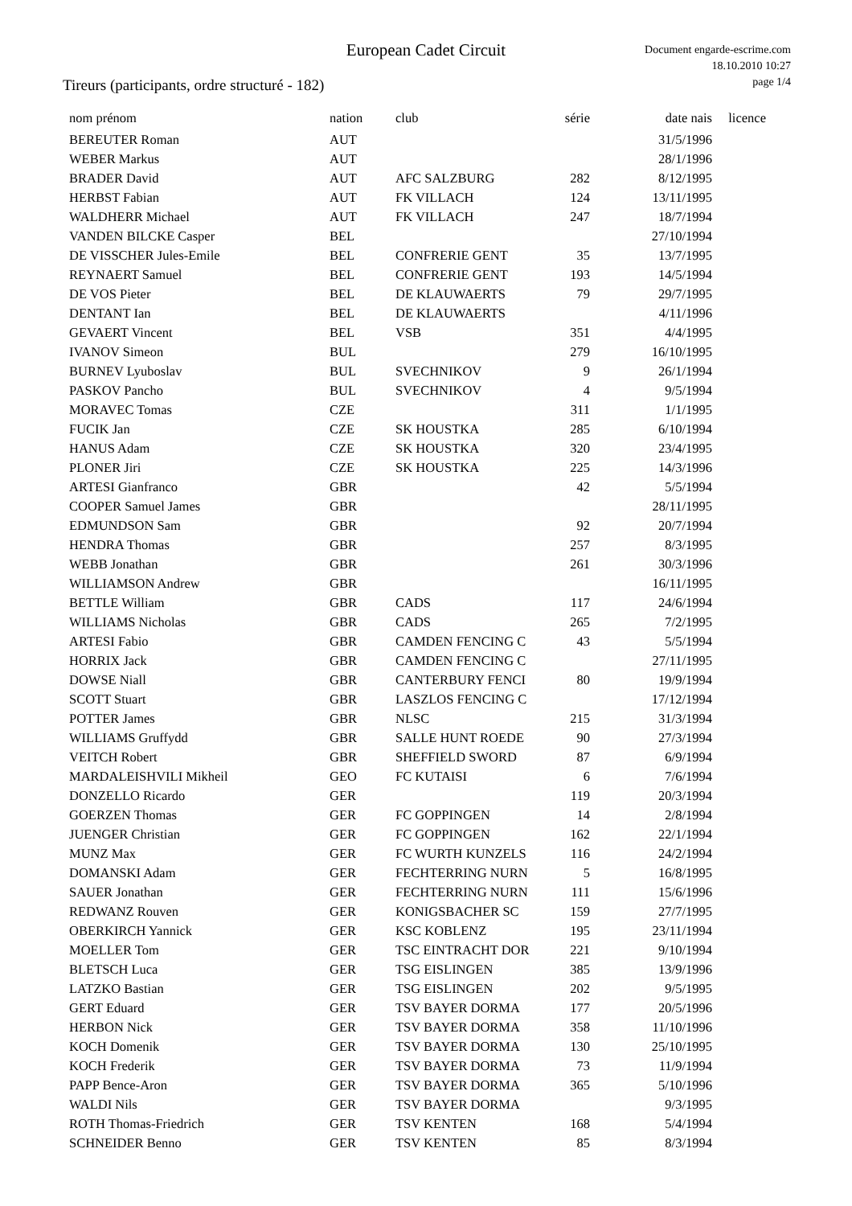European Cadet Circuit
Document engarde-escrime.com
18.10.2010 10:27
page 1/4
Tireurs (participants, ordre structuré - 182)
| nom prénom | nation | club | série | date nais | licence |
| --- | --- | --- | --- | --- | --- |
| BEREUTER Roman | AUT | | | 31/5/1996 | |
| WEBER Markus | AUT | | | 28/1/1996 | |
| BRADER David | AUT | AFC SALZBURG | 282 | 8/12/1995 | |
| HERBST Fabian | AUT | FK VILLACH | 124 | 13/11/1995 | |
| WALDHERR Michael | AUT | FK VILLACH | 247 | 18/7/1994 | |
| VANDEN BILCKE Casper | BEL | | | 27/10/1994 | |
| DE VISSCHER Jules-Emile | BEL | CONFRERIE GENT | 35 | 13/7/1995 | |
| REYNAERT Samuel | BEL | CONFRERIE GENT | 193 | 14/5/1994 | |
| DE VOS Pieter | BEL | DE KLAUWAERTS | 79 | 29/7/1995 | |
| DENTANT Ian | BEL | DE KLAUWAERTS | | 4/11/1996 | |
| GEVAERT Vincent | BEL | VSB | 351 | 4/4/1995 | |
| IVANOV Simeon | BUL | | 279 | 16/10/1995 | |
| BURNEV Lyuboslav | BUL | SVECHNIKOV | 9 | 26/1/1994 | |
| PASKOV Pancho | BUL | SVECHNIKOV | 4 | 9/5/1994 | |
| MORAVEC Tomas | CZE | | 311 | 1/1/1995 | |
| FUCIK Jan | CZE | SK HOUSTKA | 285 | 6/10/1994 | |
| HANUS Adam | CZE | SK HOUSTKA | 320 | 23/4/1995 | |
| PLONER Jiri | CZE | SK HOUSTKA | 225 | 14/3/1996 | |
| ARTESI Gianfranco | GBR | | 42 | 5/5/1994 | |
| COOPER Samuel James | GBR | | | 28/11/1995 | |
| EDMUNDSON Sam | GBR | | 92 | 20/7/1994 | |
| HENDRA Thomas | GBR | | 257 | 8/3/1995 | |
| WEBB Jonathan | GBR | | 261 | 30/3/1996 | |
| WILLIAMSON Andrew | GBR | | | 16/11/1995 | |
| BETTLE William | GBR | CADS | 117 | 24/6/1994 | |
| WILLIAMS Nicholas | GBR | CADS | 265 | 7/2/1995 | |
| ARTESI Fabio | GBR | CAMDEN FENCING C | 43 | 5/5/1994 | |
| HORRIX Jack | GBR | CAMDEN FENCING C | | 27/11/1995 | |
| DOWSE Niall | GBR | CANTERBURY FENCI | 80 | 19/9/1994 | |
| SCOTT Stuart | GBR | LASZLOS FENCING C | | 17/12/1994 | |
| POTTER James | GBR | NLSC | 215 | 31/3/1994 | |
| WILLIAMS Gruffydd | GBR | SALLE HUNT ROEDE | 90 | 27/3/1994 | |
| VEITCH Robert | GBR | SHEFFIELD SWORD | 87 | 6/9/1994 | |
| MARDALEISHVILI Mikheil | GEO | FC KUTAISI | 6 | 7/6/1994 | |
| DONZELLO Ricardo | GER | | 119 | 20/3/1994 | |
| GOERZEN Thomas | GER | FC GOPPINGEN | 14 | 2/8/1994 | |
| JUENGER Christian | GER | FC GOPPINGEN | 162 | 22/1/1994 | |
| MUNZ Max | GER | FC WURTH KUNZELS | 116 | 24/2/1994 | |
| DOMANSKI Adam | GER | FECHTERRING NURN | 5 | 16/8/1995 | |
| SAUER Jonathan | GER | FECHTERRING NURN | 111 | 15/6/1996 | |
| REDWANZ Rouven | GER | KONIGSBACHER SC | 159 | 27/7/1995 | |
| OBERKIRCH Yannick | GER | KSC KOBLENZ | 195 | 23/11/1994 | |
| MOELLER Tom | GER | TSC EINTRACHT DOR | 221 | 9/10/1994 | |
| BLETSCH Luca | GER | TSG EISLINGEN | 385 | 13/9/1996 | |
| LATZKO Bastian | GER | TSG EISLINGEN | 202 | 9/5/1995 | |
| GERT Eduard | GER | TSV BAYER DORMA | 177 | 20/5/1996 | |
| HERBON Nick | GER | TSV BAYER DORMA | 358 | 11/10/1996 | |
| KOCH Domenik | GER | TSV BAYER DORMA | 130 | 25/10/1995 | |
| KOCH Frederik | GER | TSV BAYER DORMA | 73 | 11/9/1994 | |
| PAPP Bence-Aron | GER | TSV BAYER DORMA | 365 | 5/10/1996 | |
| WALDI Nils | GER | TSV BAYER DORMA | | 9/3/1995 | |
| ROTH Thomas-Friedrich | GER | TSV KENTEN | 168 | 5/4/1994 | |
| SCHNEIDER Benno | GER | TSV KENTEN | 85 | 8/3/1994 | |